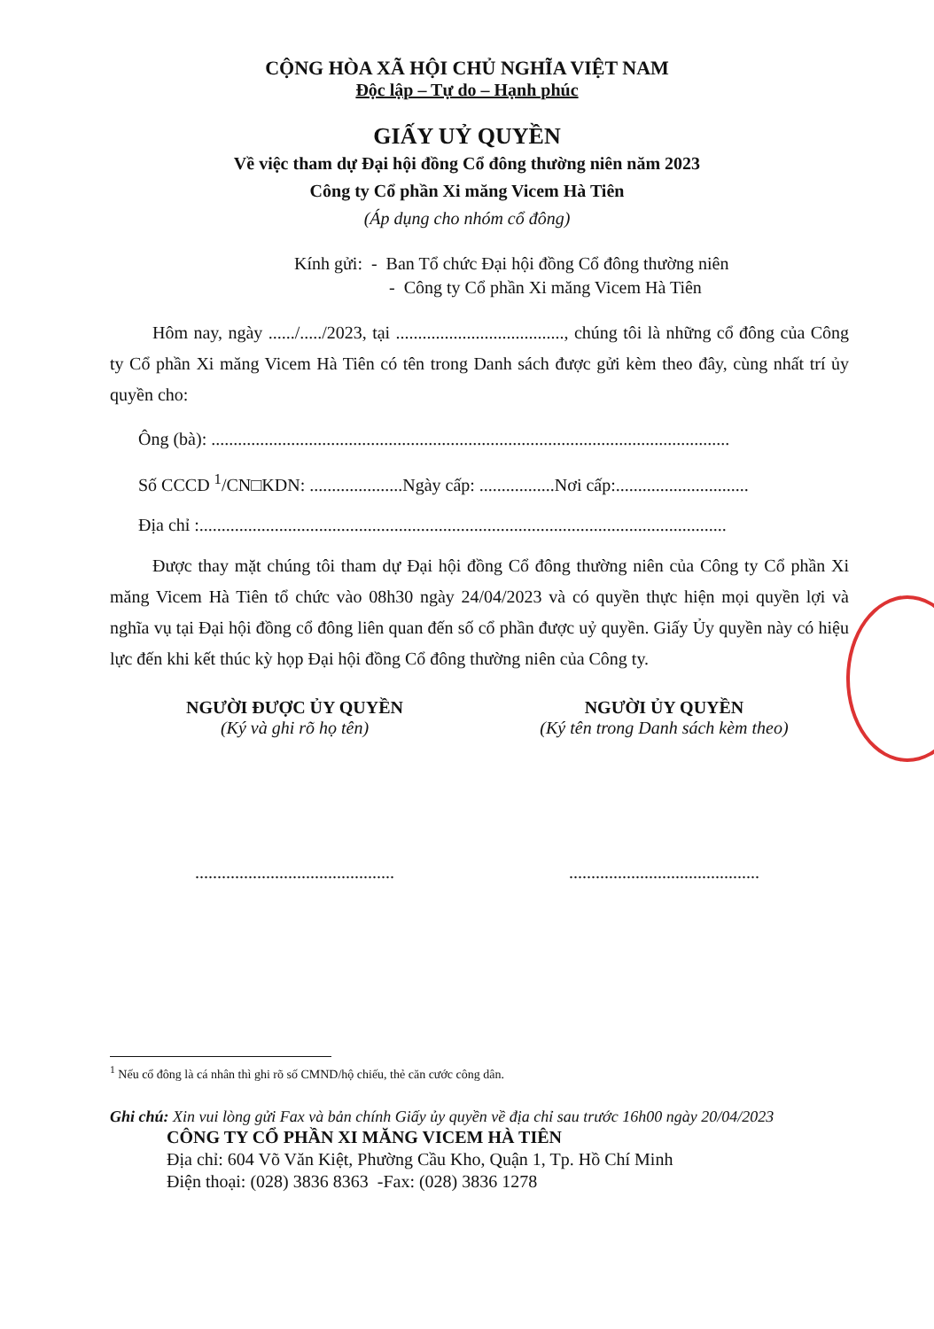CỘNG HÒA XÃ HỘI CHỦ NGHĨA VIỆT NAM
Độc lập – Tự do – Hạnh phúc
GIẤY UỶ QUYỀN
Về việc tham dự Đại hội đồng Cổ đông thường niên năm 2023
Công ty Cổ phần Xi măng Vicem Hà Tiên
(Áp dụng cho nhóm cổ đông)
Kính gửi: - Ban Tổ chức Đại hội đồng Cổ đông thường niên
- Công ty Cổ phần Xi măng Vicem Hà Tiên
Hôm nay, ngày ....../...../2023, tại ......................................, chúng tôi là những cổ đông của Công ty Cổ phần Xi măng Vicem Hà Tiên có tên trong Danh sách được gửi kèm theo đây, cùng nhất trí ủy quyền cho:
Ông (bà): .....................................................................................................................
Số CCCD <sup>1</sup>/CN□KDN: .....................Ngày cấp: .................Nơi cấp:..............................
Địa chỉ :.......................................................................................................................
Được thay mặt chúng tôi tham dự Đại hội đồng Cổ đông thường niên của Công ty Cổ phần Xi măng Vicem Hà Tiên tổ chức vào 08h30 ngày 24/04/2023 và có quyền thực hiện mọi quyền lợi và nghĩa vụ tại Đại hội đồng cổ đông liên quan đến số cổ phần được uỷ quyền. Giấy Ủy quyền này có hiệu lực đến khi kết thúc kỳ họp Đại hội đồng Cổ đông thường niên của Công ty.
NGƯỜI ĐƯỢC ỦY QUYỀN
(Ký và ghi rõ họ tên)
.............................................
NGƯỜI ỦY QUYỀN
(Ký tên trong Danh sách kèm theo)
...........................................
<sup>1</sup> Nếu cổ đông là cá nhân thì ghi rõ số CMND/hộ chiếu, thẻ căn cước công dân.
Ghi chú: Xin vui lòng gửi Fax và bản chính Giấy ủy quyền về địa chỉ sau trước 16h00 ngày 20/04/2023
CÔNG TY CỔ PHẦN XI MĂNG VICEM HÀ TIÊN
Địa chỉ: 604 Võ Văn Kiệt, Phường Cầu Kho, Quận 1, Tp. Hồ Chí Minh
Điện thoại: (028) 3836 8363 -Fax: (028) 3836 1278